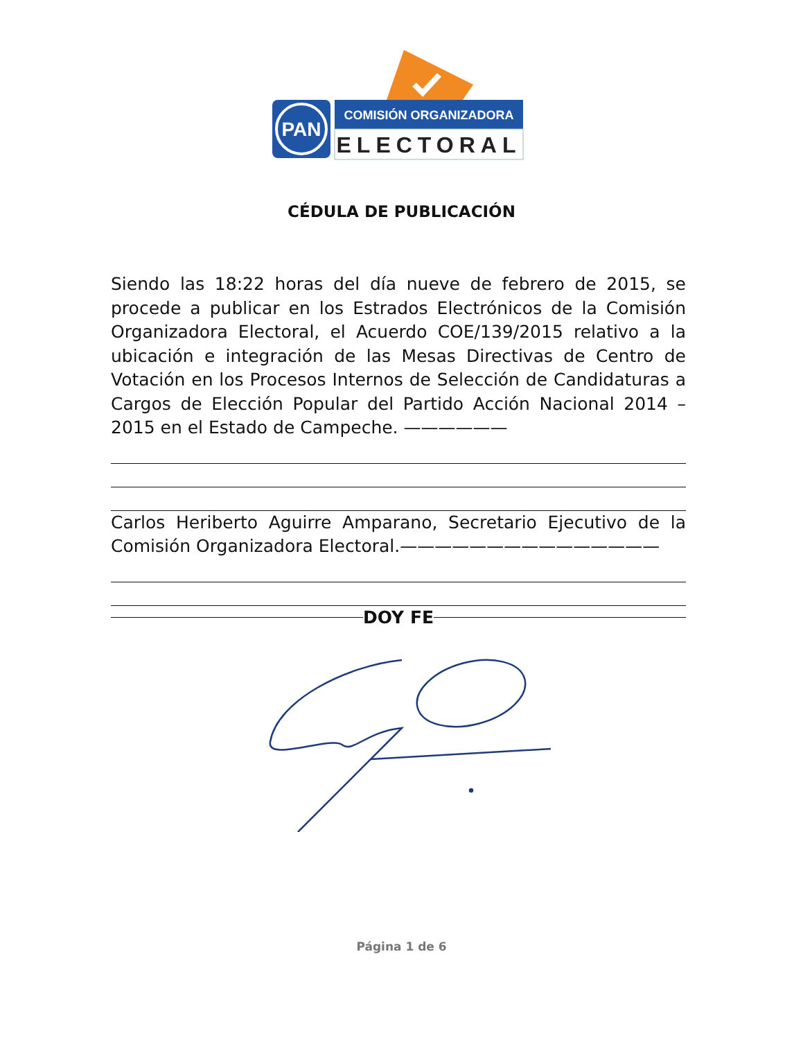PAN
COMISIÓN ORGANIZADORA
ELECTORAL
CÉDULA DE PUBLICACIÓN
Siendo las 18:22 horas del día nueve de febrero de 2015, se procede a publicar en los Estrados Electrónicos de la Comisión Organizadora Electoral, el Acuerdo COE/139/2015 relativo a la ubicación e integración de las Mesas Directivas de Centro de Votación en los Procesos Internos de Selección de Candidaturas a Cargos de Elección Popular del Partido Acción Nacional 2014 – 2015 en el Estado de Campeche. ——————
Carlos Heriberto Aguirre Amparano, Secretario Ejecutivo de la Comisión Organizadora Electoral.———————————————
DOY FE
Página 1 de 6